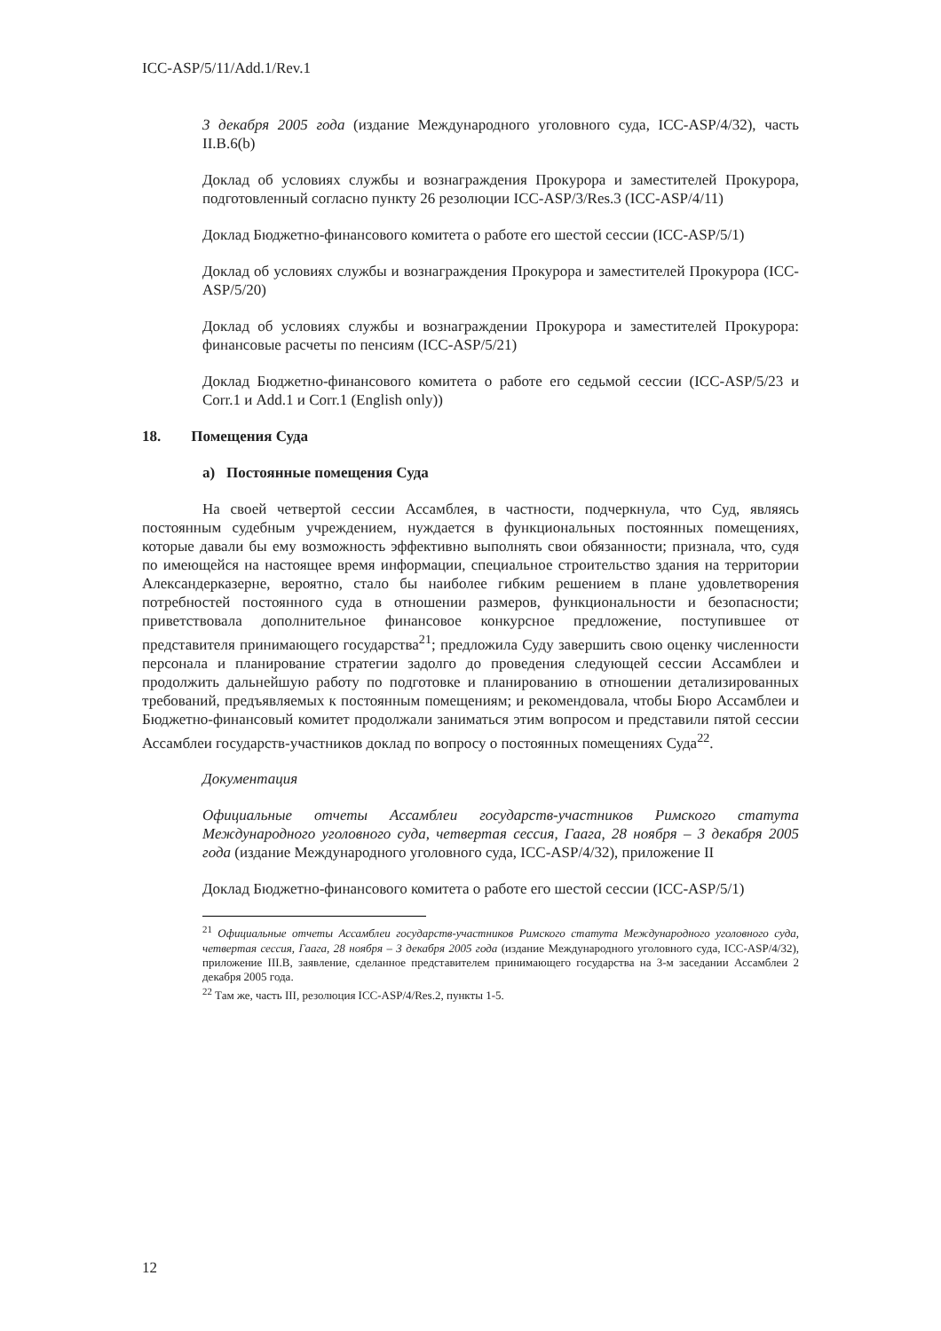ICC-ASP/5/11/Add.1/Rev.1
3 декабря 2005 года (издание Международного уголовного суда, ICC-ASP/4/32), часть II.B.6(b)
Доклад об условиях службы и вознаграждения Прокурора и заместителей Прокурора, подготовленный согласно пункту 26 резолюции ICC-ASP/3/Res.3 (ICC-ASP/4/11)
Доклад Бюджетно-финансового комитета о работе его шестой сессии (ICC-ASP/5/1)
Доклад об условиях службы и вознаграждения Прокурора и заместителей Прокурора (ICC-ASP/5/20)
Доклад об условиях службы и вознаграждении Прокурора и заместителей Прокурора: финансовые расчеты по пенсиям (ICC-ASP/5/21)
Доклад Бюджетно-финансового комитета о работе его седьмой сессии (ICC-ASP/5/23 и Corr.1 и Add.1 и Corr.1 (English only))
18. Помещения Суда
a) Постоянные помещения Суда
На своей четвертой сессии Ассамблея, в частности, подчеркнула, что Суд, являясь постоянным судебным учреждением, нуждается в функциональных постоянных помещениях, которые давали бы ему возможность эффективно выполнять свои обязанности; признала, что, судя по имеющейся на настоящее время информации, специальное строительство здания на территории Александерказерне, вероятно, стало бы наиболее гибким решением в плане удовлетворения потребностей постоянного суда в отношении размеров, функциональности и безопасности; приветствовала дополнительное финансовое конкурсное предложение, поступившее от представителя принимающего государства<sup>21</sup>; предложила Суду завершить свою оценку численности персонала и планирование стратегии задолго до проведения следующей сессии Ассамблеи и продолжить дальнейшую работу по подготовке и планированию в отношении детализированных требований, предъявляемых к постоянным помещениям; и рекомендовала, чтобы Бюро Ассамблеи и Бюджетно-финансовый комитет продолжали заниматься этим вопросом и представили пятой сессии Ассамблеи государств-участников доклад по вопросу о постоянных помещениях Суда<sup>22</sup>.
Документация
Официальные отчеты Ассамблеи государств-участников Римского статута Международного уголовного суда, четвертая сессия, Гаага, 28 ноября – 3 декабря 2005 года (издание Международного уголовного суда, ICC-ASP/4/32), приложение II
Доклад Бюджетно-финансового комитета о работе его шестой сессии (ICC-ASP/5/1)
<sup>21</sup> Официальные отчеты Ассамблеи государств-участников Римского статута Международного уголовного суда, четвертая сессия, Гаага, 28 ноября – 3 декабря 2005 года (издание Международного уголовного суда, ICC-ASP/4/32), приложение III.B, заявление, сделанное представителем принимающего государства на 3-м заседании Ассамблеи 2 декабря 2005 года.
<sup>22</sup> Там же, часть III, резолюция ICC-ASP/4/Res.2, пункты 1-5.
12